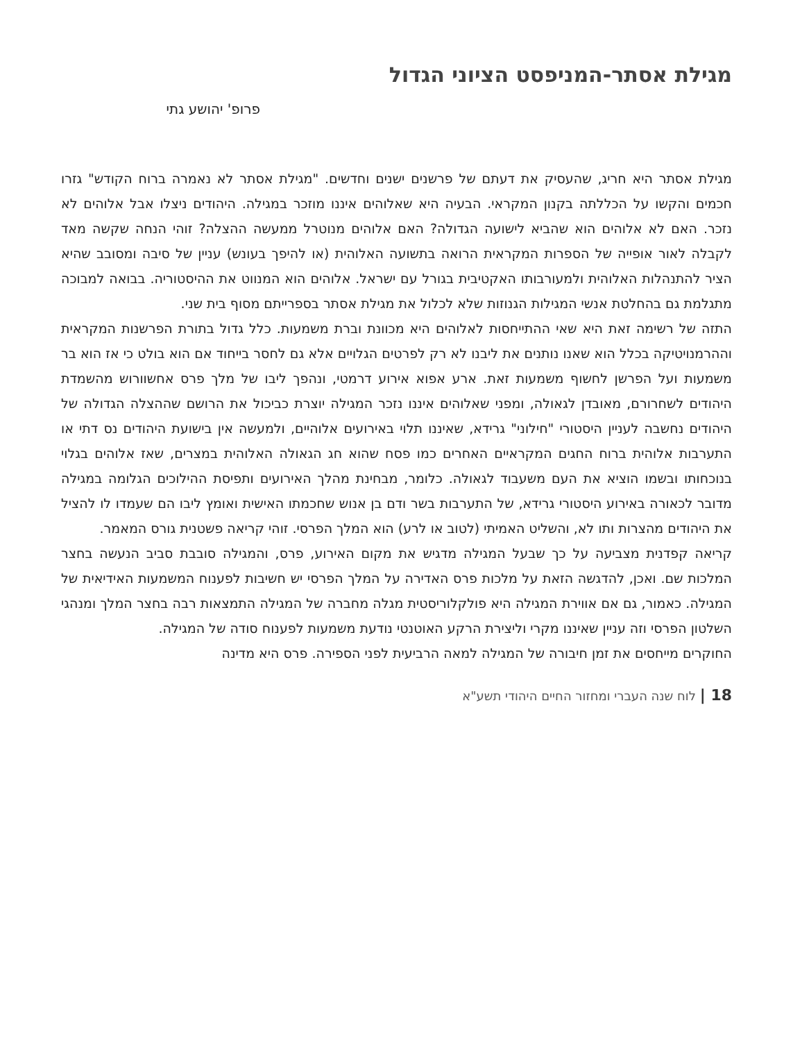מגילת אסתר-המניפסט הציוני הגדול
פרופ' יהושע גתי
מגילת אסתר היא חריג, שהעסיק את דעתם של פרשנים ישנים וחדשים. "מגילת אסתר לא נאמרה ברוח הקודש" גזרו חכמים והקשו על הכללתה בקנון המקראי. הבעיה היא שאלוהים איננו מוזכר במגילה. היהודים ניצלו אבל אלוהים לא נזכר. האם לא אלוהים הוא שהביא לישועה הגדולה? האם אלוהים מנוטרל ממעשה ההצלה? זוהי הנחה שקשה מאד לקבלה לאור אופייה של הספרות המקראית הרואה בתשועה האלוהית (או להיפך בעונש) עניין של סיבה ומסובב שהיא הציר להתנהלות האלוהית ולמעורבותו האקטיבית בגורל עם ישראל. אלוהים הוא המנווט את ההיסטוריה. בבואה למבוכה מתגלמת גם בהחלטת אנשי המגילות הגנוזות שלא לכלול את מגילת אסתר בספרייתם מסוף בית שני.
התזה של רשימה זאת היא שאי ההתייחסות לאלוהים היא מכוונת וברת משמעות. כלל גדול בתורת הפרשנות המקראית וההרמנויטיקה בכלל הוא שאנו נותנים את ליבנו לא רק לפרטים הגלויים אלא גם לחסר בייחוד אם הוא בולט כי אז הוא בר משמעות ועל הפרשן לחשוף משמעות זאת. ארע אפוא אירוע דרמטי, ונהפך ליבו של מלך פרס אחשוורוש מהשמדת היהודים לשחרורם, מאובדן לגאולה, ומפני שאלוהים איננו נזכר המגילה יוצרת כביכול את הרושם שההצלה הגדולה של היהודים נחשבה לעניין היסטורי "חילוני" גרידא, שאיננו תלוי באירועים אלוהיים, ולמעשה אין בישועת היהודים נס דתי או התערבות אלוהית ברוח החגים המקראיים האחרים כמו פסח שהוא חג הגאולה האלוהית במצרים, שאז אלוהים בגלוי בנוכחותו ובשמו הוציא את העם משעבוד לגאולה. כלומר, מבחינת מהלך האירועים ותפיסת ההילוכים הגלומה במגילה מדובר לכאורה באירוע היסטורי גרידא, של התערבות בשר ודם בן אנוש שחכמתו האישית ואומץ ליבו הם שעמדו לו להציל את היהודים מהצרות ותו לא, והשליט האמיתי (לטוב או לרע) הוא המלך הפרסי. זוהי קריאה פשטנית גורס המאמר.
קריאה קפדנית מצביעה על כך שבעל המגילה מדגיש את מקום האירוע, פרס, והמגילה סובבת סביב הנעשה בחצר המלכות שם. ואכן, להדגשה הזאת על מלכות פרס האדירה על המלך הפרסי יש חשיבות לפענוח המשמעות האידיאית של המגילה. כאמור, גם אם אווירת המגילה היא פולקלוריסטית מגלה מחברה של המגילה התמצאות רבה בחצר המלך ומנהגי השלטון הפרסי וזה עניין שאיננו מקרי וליצירת הרקע האוטנטי נודעת משמעות לפענוח סודה של המגילה.
החוקרים מייחסים את זמן חיבורה של המגילה למאה הרביעית לפני הספירה. פרס היא מדינה
18 | לוח שנה העברי ומחזור החיים היהודי תשע"א